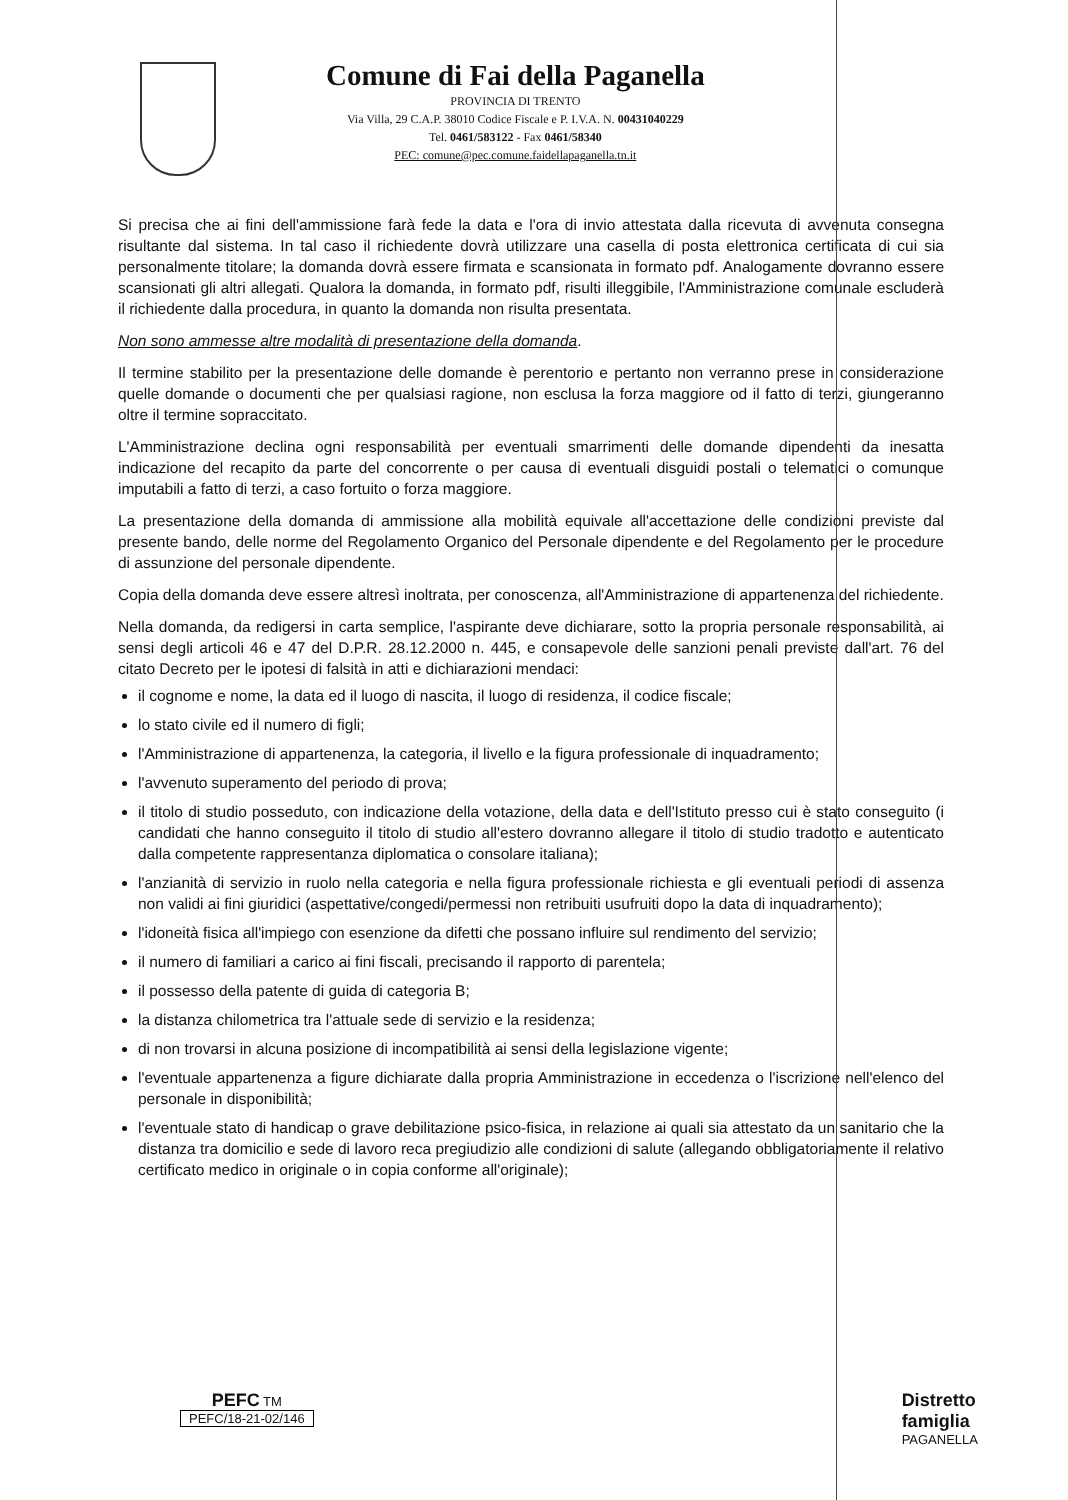Comune di Fai della Paganella
PROVINCIA DI TRENTO
Via Villa, 29 C.A.P. 38010 Codice Fiscale e P. I.V.A. N. 00431040229
Tel. 0461/583122 - Fax 0461/58340
PEC: comune@pec.comune.faidellapaganella.tn.it
Si precisa che ai fini dell'ammissione farà fede la data e l'ora di invio attestata dalla ricevuta di avvenuta consegna risultante dal sistema. In tal caso il richiedente dovrà utilizzare una casella di posta elettronica certificata di cui sia personalmente titolare; la domanda dovrà essere firmata e scansionata in formato pdf. Analogamente dovranno essere scansionati gli altri allegati. Qualora la domanda, in formato pdf, risulti illeggibile, l'Amministrazione comunale escluderà il richiedente dalla procedura, in quanto la domanda non risulta presentata.
Non sono ammesse altre modalità di presentazione della domanda.
Il termine stabilito per la presentazione delle domande è perentorio e pertanto non verranno prese in considerazione quelle domande o documenti che per qualsiasi ragione, non esclusa la forza maggiore od il fatto di terzi, giungeranno oltre il termine sopraccitato.
L'Amministrazione declina ogni responsabilità per eventuali smarrimenti delle domande dipendenti da inesatta indicazione del recapito da parte del concorrente o per causa di eventuali disguidi postali o telematici o comunque imputabili a fatto di terzi, a caso fortuito o forza maggiore.
La presentazione della domanda di ammissione alla mobilità equivale all'accettazione delle condizioni previste dal presente bando, delle norme del Regolamento Organico del Personale dipendente e del Regolamento per le procedure di assunzione del personale dipendente.
Copia della domanda deve essere altresì inoltrata, per conoscenza, all'Amministrazione di appartenenza del richiedente.
Nella domanda, da redigersi in carta semplice, l'aspirante deve dichiarare, sotto la propria personale responsabilità, ai sensi degli articoli 46 e 47 del D.P.R. 28.12.2000 n. 445, e consapevole delle sanzioni penali previste dall'art. 76 del citato Decreto per le ipotesi di falsità in atti e dichiarazioni mendaci:
il cognome e nome, la data ed il luogo di nascita, il luogo di residenza, il codice fiscale;
lo stato civile ed il numero di figli;
l'Amministrazione di appartenenza, la categoria, il livello e la figura professionale di inquadramento;
l'avvenuto superamento del periodo di prova;
il titolo di studio posseduto, con indicazione della votazione, della data e dell'Istituto presso cui è stato conseguito (i candidati che hanno conseguito il titolo di studio all'estero dovranno allegare il titolo di studio tradotto e autenticato dalla competente rappresentanza diplomatica o consolare italiana);
l'anzianità di servizio in ruolo nella categoria e nella figura professionale richiesta e gli eventuali periodi di assenza non validi ai fini giuridici (aspettative/congedi/permessi non retribuiti usufruiti dopo la data di inquadramento);
l'idoneità fisica all'impiego con esenzione da difetti che possano influire sul rendimento del servizio;
il numero di familiari a carico ai fini fiscali, precisando il rapporto di parentela;
il possesso della patente di guida di categoria B;
la distanza chilometrica tra l'attuale sede di servizio e la residenza;
di non trovarsi in alcuna posizione di incompatibilità ai sensi della legislazione vigente;
l'eventuale appartenenza a figure dichiarate dalla propria Amministrazione in eccedenza o l'iscrizione nell'elenco del personale in disponibilità;
l'eventuale stato di handicap o grave debilitazione psico-fisica, in relazione ai quali sia attestato da un sanitario che la distanza tra domicilio e sede di lavoro reca pregiudizio alle condizioni di salute (allegando obbligatoriamente il relativo certificato medico in originale o in copia conforme all'originale);
PEFC TM
PEFC/18-21-02/146
Distretto
famiglia
PAGANELLA